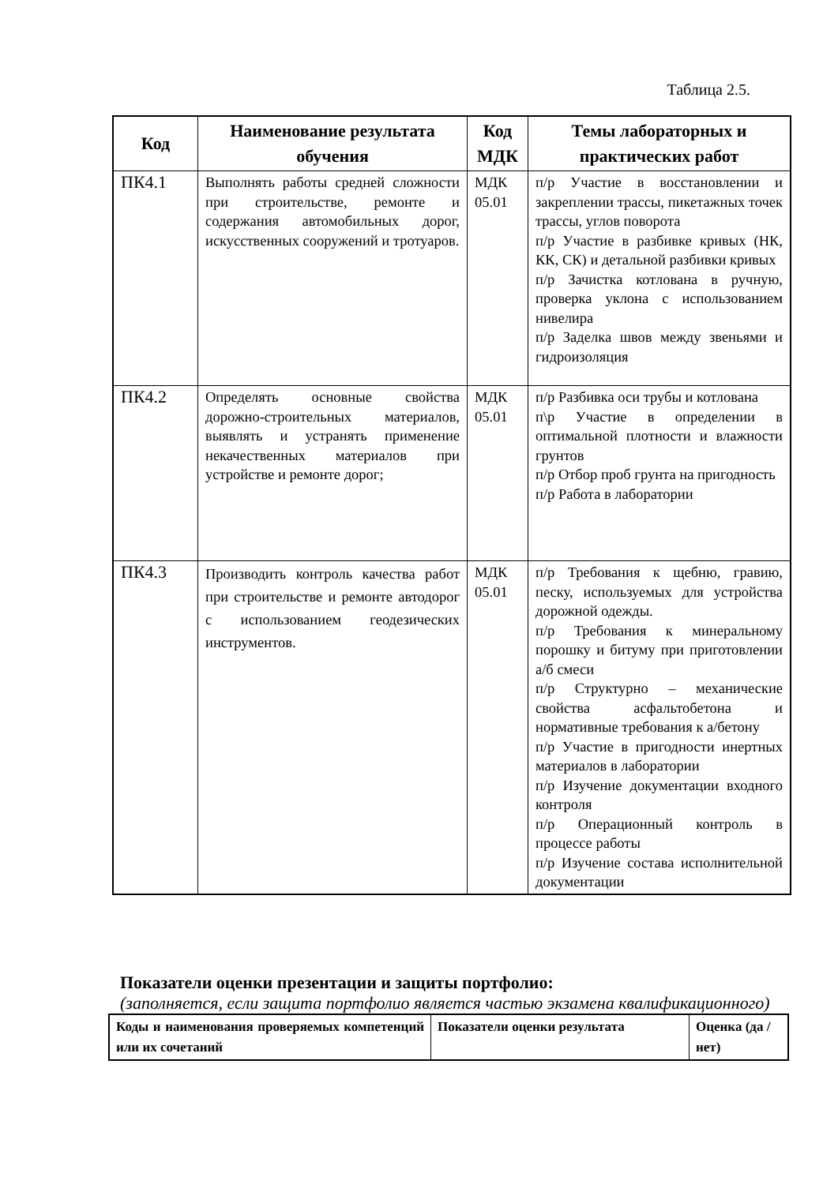Таблица 2.5.
| Код | Наименование результата обучения | Код МДК | Темы лабораторных и практических работ |
| --- | --- | --- | --- |
| ПК4.1 | Выполнять работы средней сложности при строительстве, ремонте и содержания автомобильных дорог, искусственных сооружений и тротуаров. | МДК 05.01 | п/р Участие в восстановлении и закреплении трассы, пикетажных точек трассы, углов поворота п/р Участие в разбивке кривых (НК, КК, СК) и детальной разбивки кривых п/р Зачистка котлована в ручную, проверка уклона с использованием нивелира п/р Заделка швов между звеньями и гидроизоляция |
| ПК4.2 | Определять основные свойства дорожно-строительных материалов, выявлять и устранять применение некачественных материалов при устройстве и ремонте дорог; | МДК 05.01 | п/р Разбивка оси трубы и котлована п\р Участие в определении в оптимальной плотности и влажности грунтов п/р Отбор проб грунта на пригодность п/р Работа в лаборатории |
| ПК4.3 | Производить контроль качества работ при строительстве и ремонте автодорог с использованием геодезических инструментов. | МДК 05.01 | п/р Требования к щебню, гравию, песку, используемых для устройства дорожной одежды. п/р Требования к минеральному порошку и битуму при приготовлении а/б смеси п/р Структурно – механические свойства асфальтобетона и нормативные требования к а/бетону п/р Участие в пригодности инертных материалов в лаборатории п/р Изучение документации входного контроля п/р Операционный контроль в процессе работы п/р Изучение состава исполнительной документации |
Показатели оценки презентации и защиты портфолио:
(заполняется, если защита портфолио является частью экзамена квалификационного)
| Коды и наименования проверяемых компетенций или их сочетаний | Показатели оценки результата | Оценка (да / нет) |